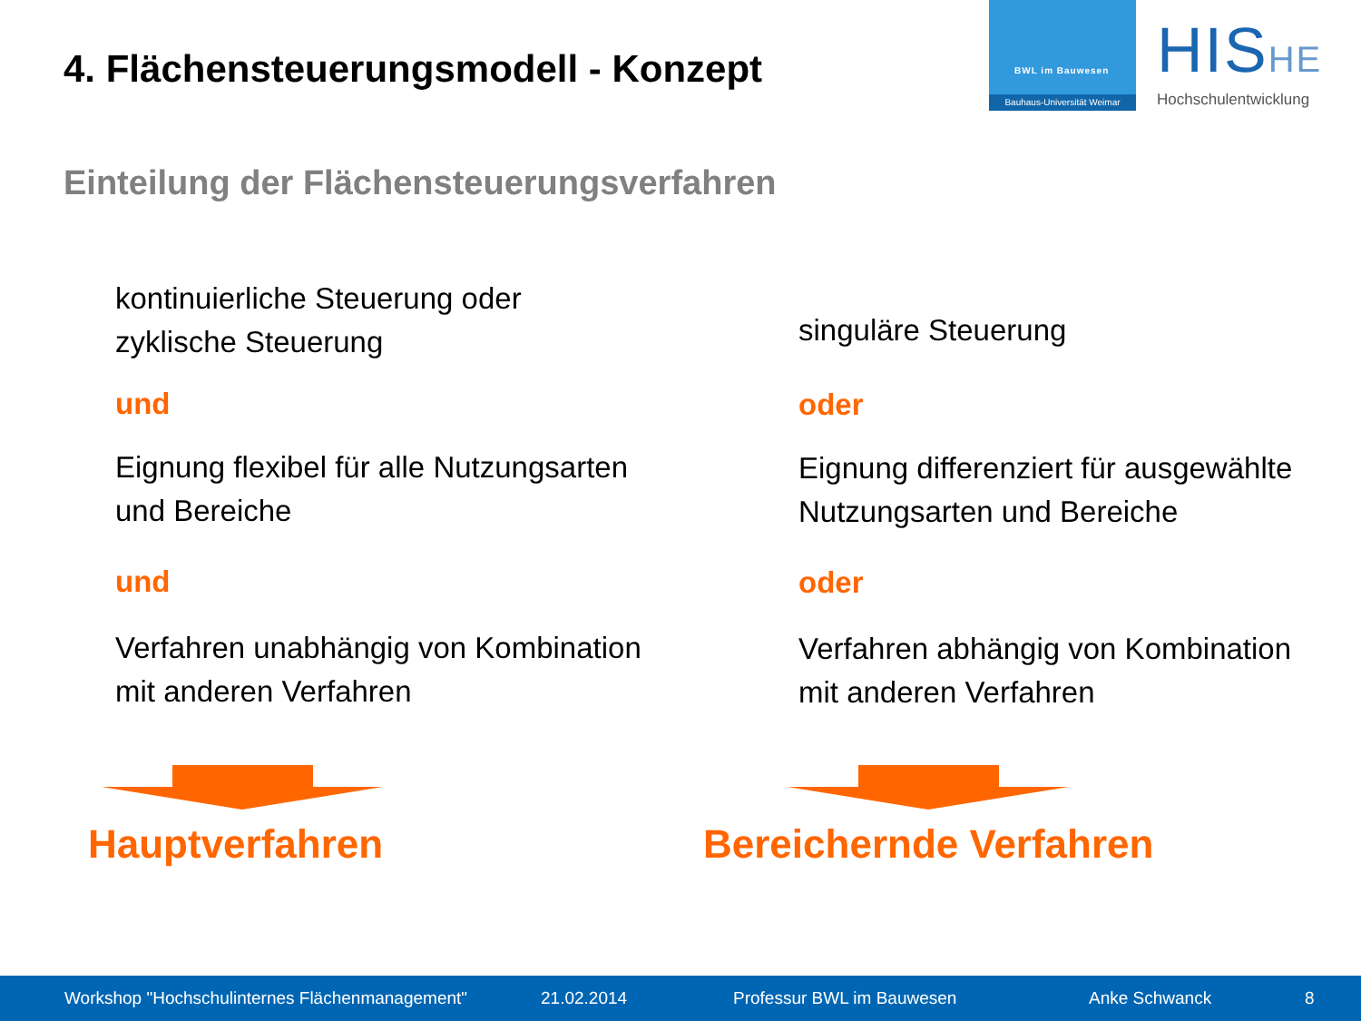4. Flächensteuerungsmodell - Konzept
BWL im Bauwesen
Bauhaus-Universität Weimar
HISHE
Hochschulentwicklung
Einteilung der Flächensteuerungsverfahren
kontinuierliche Steuerung oder
zyklische Steuerung
und
Eignung flexibel für alle Nutzungsarten
und Bereiche
und
Verfahren unabhängig von Kombination
mit anderen Verfahren
singuläre Steuerung
oder
Eignung differenziert für ausgewählte
Nutzungsarten und Bereiche
oder
Verfahren abhängig von Kombination
mit anderen Verfahren
Hauptverfahren Bereichernde Verfahren
Workshop "Hochschulinternes Flächenmanagement" 21.02.2014 Professur BWL im Bauwesen Anke Schwanck 8